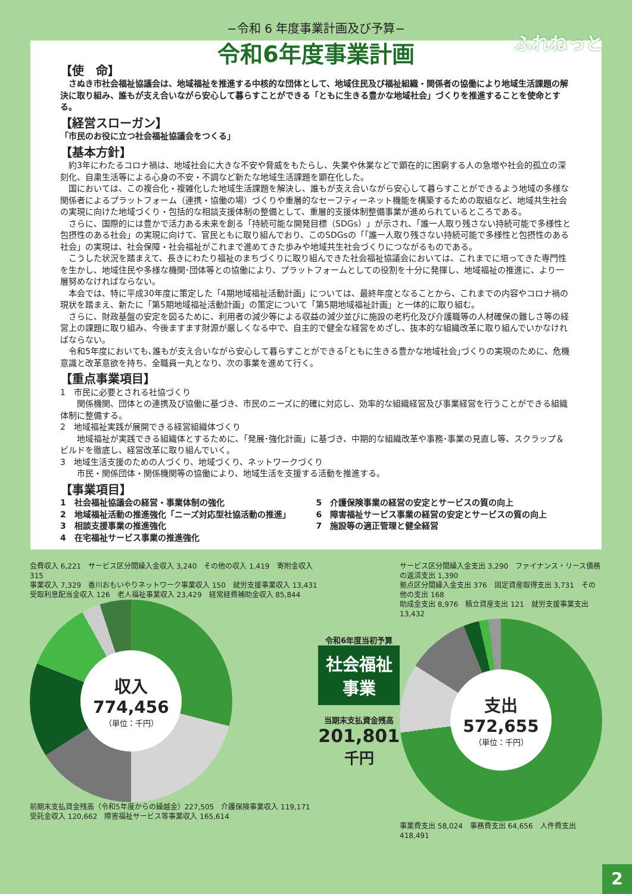−令和 6 年度事業計画及び予算−
ふれねっと
令和6年度事業計画
【使　命】
さぬき市社会福祉協議会は、地域福祉を推進する中核的な団体として、地域住民及び福祉組織・関係者の協働により地域生活課題の解決に取り組み、誰もが支え合いながら安心して暮らすことができる「ともに生きる豊かな地域社会」づくりを推進することを使命とする。
【経営スローガン】
「市民のお役に立つ社会福祉協議会をつくる」
【基本方針】
約3年にわたるコロナ禍は、地域社会に大きな不安や脅威をもたらし、失業や休業などで顕在的に困窮する人の急増や社会的孤立の深刻化、自粛生活等による心身の不安・不調など新たな地域生活課題を顕在化した。
国においては、この複合化・複雑化した地域生活課題を解決し、誰もが支え合いながら安心して暮らすことができるよう地域の多様な関係者によるプラットフォーム（連携・協働の場）づくりや重層的なセーフティーネット機能を構築するための取組など、地域共生社会の実現に向けた地域づくり・包括的な相談支援体制の整備として、重層的支援体制整備事業が進められているところである。
さらに、国際的には豊かで活力ある未来を創る「持続可能な開発目標（SDGs）」が示され、「誰一人取り残さない持続可能で多様性と包摂性のある社会」の実現に向けて、官民ともに取り組んでおり、このSDGsの「「誰一人取り残さない持続可能で多様性と包摂性のある社会」の実現は、社会保障・社会福祉がこれまで進めてきた歩みや地域共生社会づくりにつながるものである。
こうした状況を踏まえて、長きにわたり福祉のまちづくりに取り組んできた社会福祉協議会においては、これまでに培ってきた専門性を生かし、地域住民や多様な機関･団体等との協働により、プラットフォームとしての役割を十分に発揮し、地域福祉の推進に、より一層努めなければならない。
本会では、特に平成30年度に策定した「4期地域福祉活動計画」については、最終年度となることから、これまでの内容やコロナ禍の現状を踏まえ、新たに「第5期地域福祉活動計画」の策定について「第5期地域福祉計画」と一体的に取り組む。
さらに、財政基盤の安定を図るために、利用者の減少等による収益の減少並びに施設の老朽化及び介護職等の人材確保の難しさ等の経営上の課題に取り組み、今後ますます財源が厳しくなる中で、自主的で健全な経営をめざし、抜本的な組織改革に取り組んでいかなければならない。
令和5年度においても､誰もが支え合いながら安心して暮らすことができる｢ともに生きる豊かな地域社会｣づくりの実現のために、危機意識と改革意欲を持ち、全職員一丸となり、次の事業を進めて行く。
【重点事業項目】
1　市民に必要とされる社協づくり
　　関係機関、団体との連携及び協働に基づき、市民のニーズに的確に対応し、効率的な組織経営及び事業経営を行うことができる組織体制に整備する。
2　地域福祉実践が展開できる経営組織体づくり
　　地域福祉が実践できる組織体とするために､「発展･強化計画」に基づき、中期的な組織改革や事務･事業の見直し等、スクラップ＆ビルドを徹底し、経営改革に取り組んでいく。
3　地域生活支援のための人づくり、地域づくり、ネットワークづくり
　　市民・関係団体・関係機関等の協働により、地域生活を支援する活動を推進する。
【事業項目】
1　社会福祉協議会の経営・事業体制の強化
2　地域福祉活動の推進強化「ニーズ対応型社協活動の推進」
3　相談支援事業の推進強化
4　在宅福祉サービス事業の推進強化
5　介護保険事業の経営の安定とサービスの質の向上
6　障害福祉サービス事業の経営の安定とサービスの質の向上
7　施設等の適正管理と健全経営
会費収入 6,221　サービス区分間繰入金収入 3,240　その他の収入 1,419　寄附金収入 315
事業収入 7,329　香川おもいやりネットワーク事業収入 150　就労支援事業収入 13,431
受取利息配当金収入 126　老人福祉事業収入 23,429　経常経費補助金収入 85,844
収入
774,456
（単位：千円）
前期末支払資金残高（令和5年度からの繰越金）227,505　介護保険事業収入 119,171　受託金収入 120,662　障害福祉サービス等事業収入 165,614
令和6年度当初予算
社会福祉
事業
当期末支払資金残高
201,801千円
サービス区分間繰入金支出 3,290　ファイナンス・リース債務の返済支出 1,390
拠点区分間繰入金支出 376　固定資産取得支出 3,731　その他の支出 168
助成金支出 8,976　積立資産支出 121　就労支援事業支出 13,432
支出
572,655
（単位：千円）
事業費支出 58,024　事務費支出 64,656　人件費支出 418,491
2